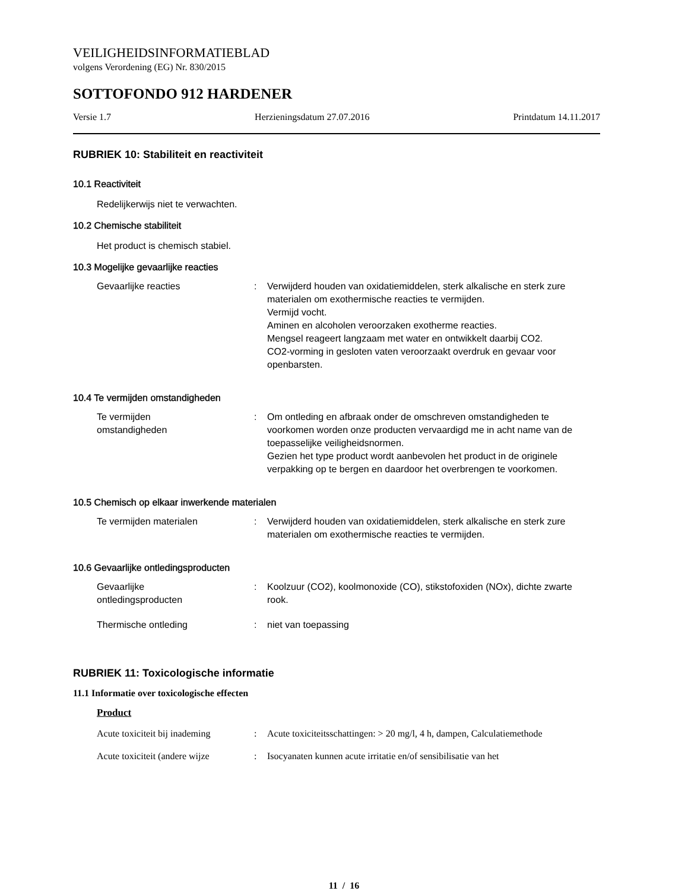VEILIGHEIDSINFORMATIEBLAD
volgens Verordening (EG) Nr. 830/2015
SOTTOFONDO 912 HARDENER
Versie 1.7 Herzieningsdatum 27.07.2016 Printdatum 14.11.2017
RUBRIEK 10: Stabiliteit en reactiviteit
10.1 Reactiviteit
Redelijkerwijs niet te verwachten.
10.2 Chemische stabiliteit
Het product is chemisch stabiel.
10.3 Mogelijke gevaarlijke reacties
Gevaarlijke reacties : Verwijderd houden van oxidatiemiddelen, sterk alkalische en sterk zure materialen om exothermische reacties te vermijden.
Vermijd vocht.
Aminen en alcoholen veroorzaken exotherme reacties.
Mengsel reageert langzaam met water en ontwikkelt daarbij CO2.
CO2-vorming in gesloten vaten veroorzaakt overdruk en gevaar voor openbarsten.
10.4 Te vermijden omstandigheden
Te vermijden
omstandigheden
: Om ontleding en afbraak onder de omschreven omstandigheden te voorkomen worden onze producten vervaardigd me in acht name van de toepasselijke veiligheidsnormen.
Gezien het type product wordt aanbevolen het product in de originele verpakking op te bergen en daardoor het overbrengen te voorkomen.
10.5 Chemisch op elkaar inwerkende materialen
Te vermijden materialen : Verwijderd houden van oxidatiemiddelen, sterk alkalische en sterk zure materialen om exothermische reacties te vermijden.
10.6 Gevaarlijke ontledingsproducten
Gevaarlijke
ontledingsproducten
: Koolzuur (CO2), koolmonoxide (CO), stikstofoxiden (NOx), dichte zwarte rook.
Thermische ontleding : niet van toepassing
RUBRIEK 11: Toxicologische informatie
11.1 Informatie over toxicologische effecten
Product
Acute toxiciteit bij inademing
: Acute toxiciteitsschattingen: > 20 mg/l, 4 h, dampen, Calculatiemethode
Acute toxiciteit (andere wijze
: Isocyanaten kunnen acute irritatie en/of sensibilisatie van het
11 / 16